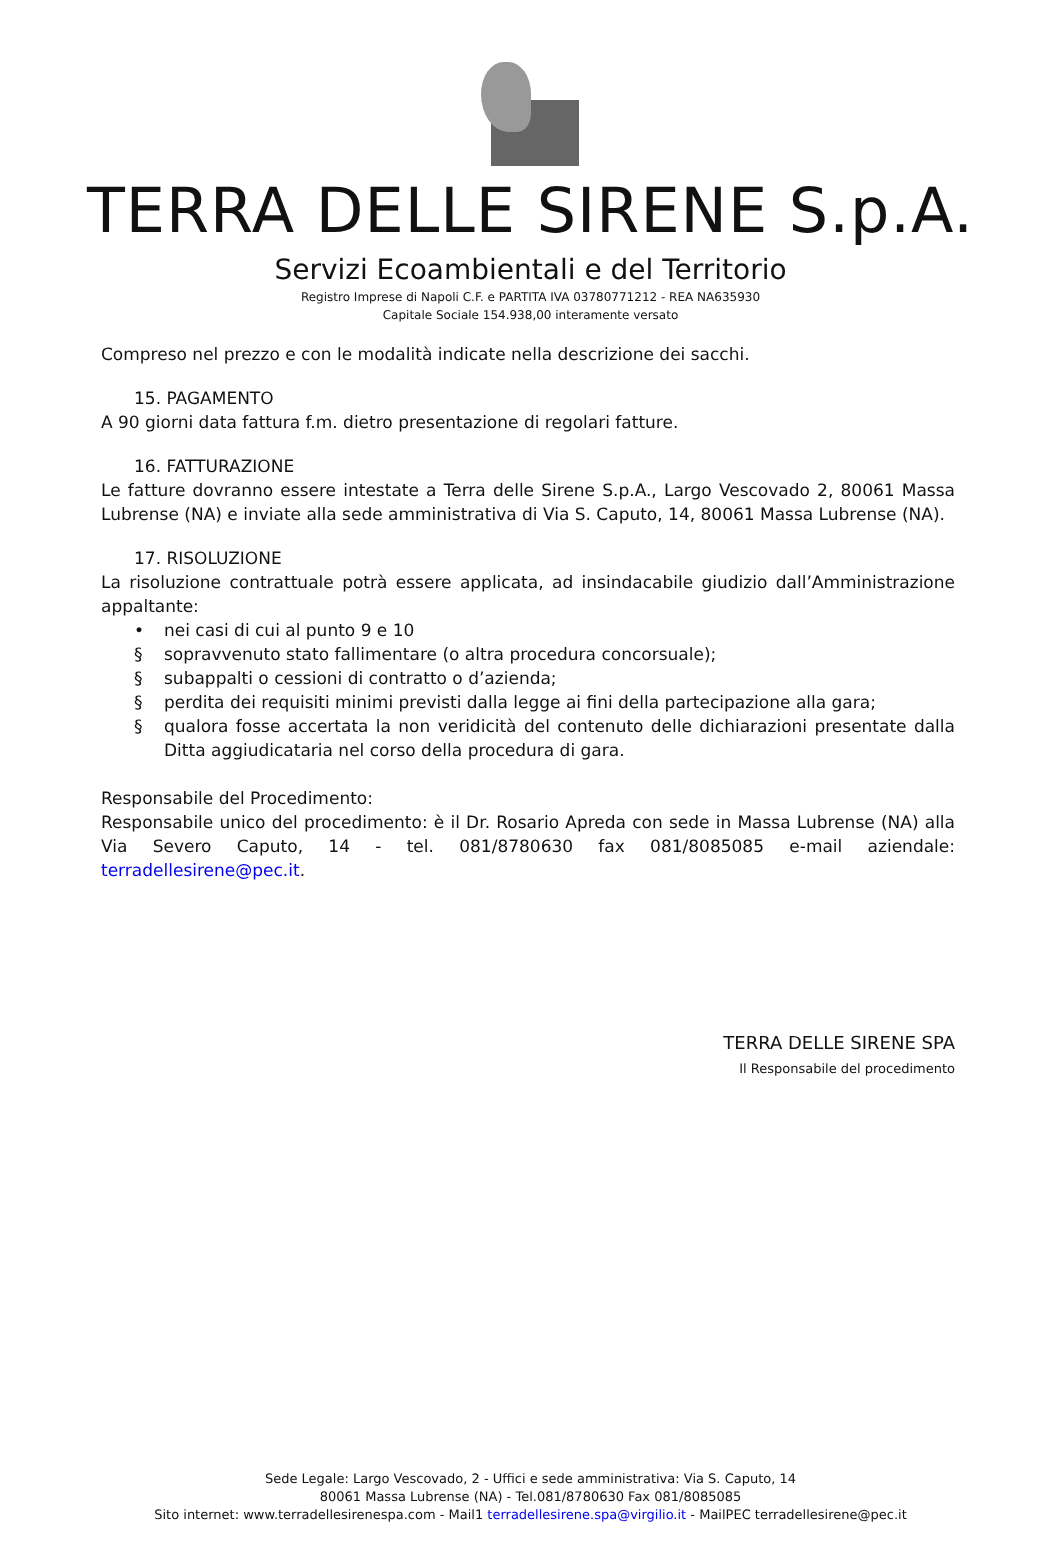TERRA DELLE SIRENE S.p.A.
Servizi Ecoambientali e del Territorio
Registro Imprese di Napoli C.F. e PARTITA IVA 03780771212 - REA NA635930
Capitale Sociale 154.938,00 interamente versato
Compreso nel prezzo e con le modalità indicate nella descrizione dei sacchi.
15. PAGAMENTO
A 90 giorni data fattura f.m. dietro presentazione di regolari fatture.
16. FATTURAZIONE
Le fatture dovranno essere intestate a Terra delle Sirene S.p.A., Largo Vescovado 2, 80061 Massa Lubrense (NA) e inviate alla sede amministrativa di Via S. Caputo, 14, 80061 Massa Lubrense (NA).
17. RISOLUZIONE
La risoluzione contrattuale potrà essere applicata, ad insindacabile giudizio dall’Amministrazione appaltante:
• nei casi di cui al punto 9 e 10
§ sopravvenuto stato fallimentare (o altra procedura concorsuale);
§ subappalti o cessioni di contratto o d’azienda;
§ perdita dei requisiti minimi previsti dalla legge ai fini della partecipazione alla gara;
§ qualora fosse accertata la non veridicità del contenuto delle dichiarazioni presentate dalla Ditta aggiudicataria nel corso della procedura di gara.
Responsabile del Procedimento:
Responsabile unico del procedimento: è il Dr. Rosario Apreda con sede in Massa Lubrense (NA) alla Via Severo Caputo, 14 - tel. 081/8780630 fax 081/8085085 e-mail aziendale: terradellesirene@pec.it.
TERRA DELLE SIRENE SPA
Il Responsabile del procedimento
Sede Legale: Largo Vescovado, 2 - Uffici e sede amministrativa: Via S. Caputo, 14
80061 Massa Lubrense (NA) - Tel.081/8780630 Fax 081/8085085
Sito internet: www.terradellesirenespa.com - Mail1 terradellesirene.spa@virgilio.it - MailPEC terradellesirene@pec.it